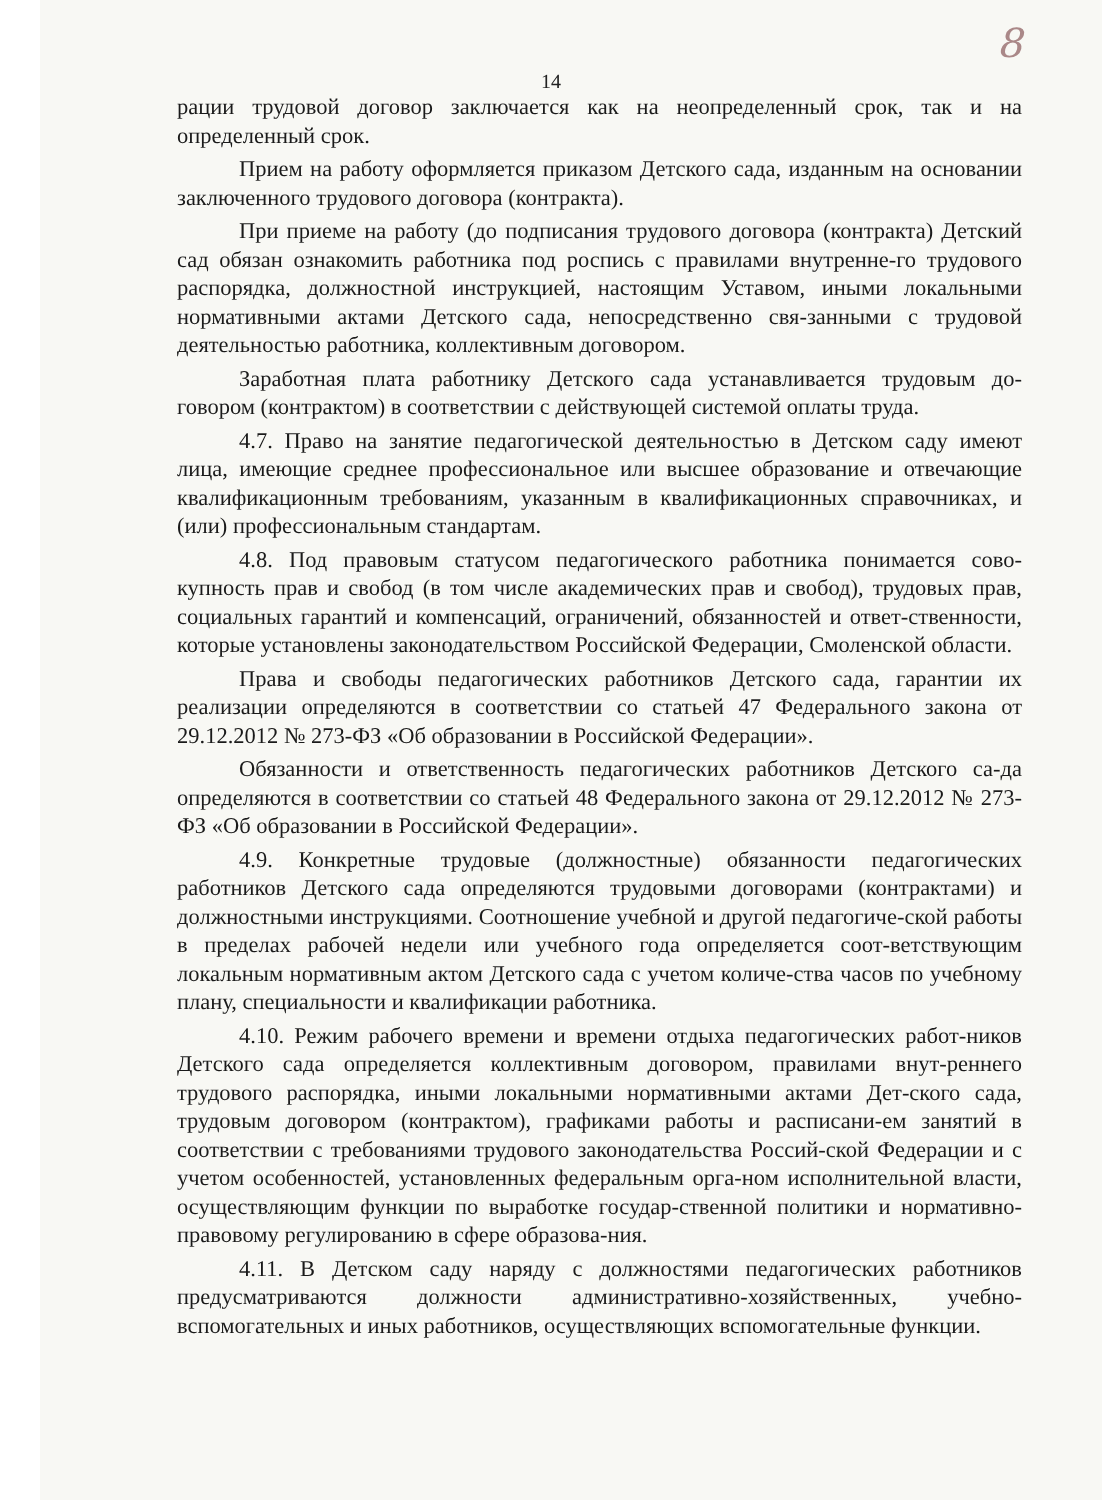8
14
рации трудовой договор заключается как на неопределенный срок, так и на определенный срок.
Прием на работу оформляется приказом Детского сада, изданным на основании заключенного трудового договора (контракта).
При приеме на работу (до подписания трудового договора (контракта) Детский сад обязан ознакомить работника под роспись с правилами внутренне-го трудового распорядка, должностной инструкцией, настоящим Уставом, иными локальными нормативными актами Детского сада, непосредственно свя-занными с трудовой деятельностью работника, коллективным договором.
Заработная плата работнику Детского сада устанавливается трудовым до-говором (контрактом) в соответствии с действующей системой оплаты труда.
4.7. Право на занятие педагогической деятельностью в Детском саду имеют лица, имеющие среднее профессиональное или высшее образование и отвечающие квалификационным требованиям, указанным в квалификационных справочниках, и (или) профессиональным стандартам.
4.8. Под правовым статусом педагогического работника понимается сово-купность прав и свобод (в том числе академических прав и свобод), трудовых прав, социальных гарантий и компенсаций, ограничений, обязанностей и ответ-ственности, которые установлены законодательством Российской Федерации, Смоленской области.
Права и свободы педагогических работников Детского сада, гарантии их реализации определяются в соответствии со статьей 47 Федерального закона от 29.12.2012 № 273-ФЗ «Об образовании в Российской Федерации».
Обязанности и ответственность педагогических работников Детского са-да определяются в соответствии со статьей 48 Федерального закона от 29.12.2012 № 273-ФЗ «Об образовании в Российской Федерации».
4.9. Конкретные трудовые (должностные) обязанности педагогических работников Детского сада определяются трудовыми договорами (контрактами) и должностными инструкциями. Соотношение учебной и другой педагогиче-ской работы в пределах рабочей недели или учебного года определяется соот-ветствующим локальным нормативным актом Детского сада с учетом количе-ства часов по учебному плану, специальности и квалификации работника.
4.10. Режим рабочего времени и времени отдыха педагогических работ-ников Детского сада определяется коллективным договором, правилами внут-реннего трудового распорядка, иными локальными нормативными актами Дет-ского сада, трудовым договором (контрактом), графиками работы и расписани-ем занятий в соответствии с требованиями трудового законодательства Россий-ской Федерации и с учетом особенностей, установленных федеральным орга-ном исполнительной власти, осуществляющим функции по выработке государ-ственной политики и нормативно-правовому регулированию в сфере образова-ния.
4.11. В Детском саду наряду с должностями педагогических работников предусматриваются должности административно-хозяйственных, учебно-вспомогательных и иных работников, осуществляющих вспомогательные функции.